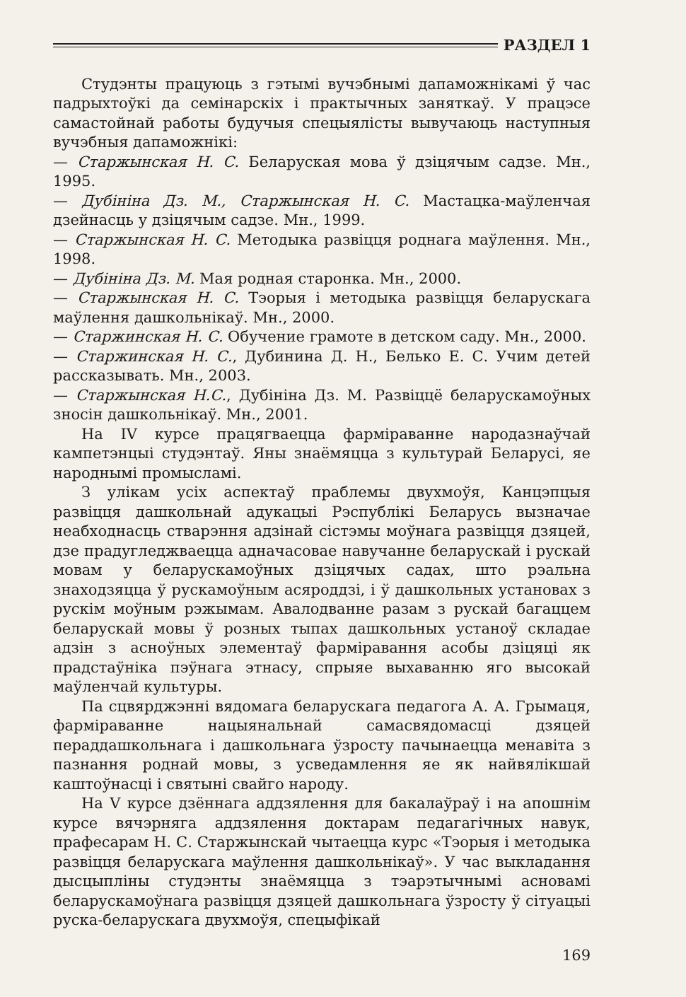РАЗДЕЛ 1
Студэнты працуюць з гэтымі вучэбнымі дапаможнікамі ў час падрыхтоўкі да семінарскіх і практычных заняткаў. У працэсе самастойнай работы будучыя спецыялісты вывучаюць наступныя вучэбныя дапаможнікі:
— Старжынская Н. С. Беларуская мова ў дзіцячым садзе. Мн., 1995.
— Дубініна Дз. М., Старжынская Н. С. Мастацка-маўленчая дзейнасць у дзіцячым садзе. Мн., 1999.
— Старжынская Н. С. Методыка развіцця роднага маўлення. Мн., 1998.
— Дубініна Дз. М. Мая родная старонка. Мн., 2000.
— Старжынская Н. С. Тэорыя і методыка развіцця беларускага маўлення дашкольнікаў. Мн., 2000.
— Старжинская Н. С. Обучение грамоте в детском саду. Мн., 2000.
— Старжинская Н. С., Дубинина Д. Н., Белько Е. С. Учим детей рассказывать. Мн., 2003.
— Старжынская Н.С., Дубініна Дз. М. Развіццё беларускамоўных зносін дашкольнікаў. Мн., 2001.
На IV курсе працягваецца фарміраванне народазнаўчай кампетэнцыі студэнтаў. Яны знаёмяцца з культурай Беларусі, яе народнымі промысламі.
З улікам усіх аспектаў праблемы двухмоўя, Канцэпцыя развіцця дашкольнай адукацыі Рэспублікі Беларусь вызначае неабходнасць стварэння адзінай сістэмы моўнага развіцця дзяцей, дзе прадугледжваецца адначасовае навучанне беларускай і рускай мовам у беларускамоўных дзіцячых садах, што рэальна знаходзяцца ў рускамоўным асяроддзі, і ў дашкольных установах з рускім моўным рэжымам. Авалодванне разам з рускай багаццем беларускай мовы ў розных тыпах дашкольных устаноў складае адзін з асноўных элементаў фарміравання асобы дзіцяці як прадстаўніка пэўнага этнасу, спрыяе выхаванню яго высокай маўленчай культуры.
Па сцвярджэнні вядомага беларускага педагога А. А. Грымаця, фарміраванне нацыянальнай самасвядомасці дзяцей пераддашкольнага і дашкольнага ўзросту пачынаецца менавіта з пазнання роднай мовы, з усведамлення яе як найвялікшай каштоўнасці і святыні свайго народу.
На V курсе дзённага аддзялення для бакалаўраў і на апошнім курсе вячэрняга аддзялення доктарам педагагічных навук, прафесарам Н. С. Старжынскай чытаецца курс «Тэорыя і методыка развіцця беларускага маўлення дашкольнікаў». У час выкладання дысцыпліны студэнты знаёмяцца з тэарэтычнымі асновамі беларускамоўнага развіцця дзяцей дашкольнага ўзросту ў сітуацыі руска-беларускага двухмоўя, спецыфікай
169